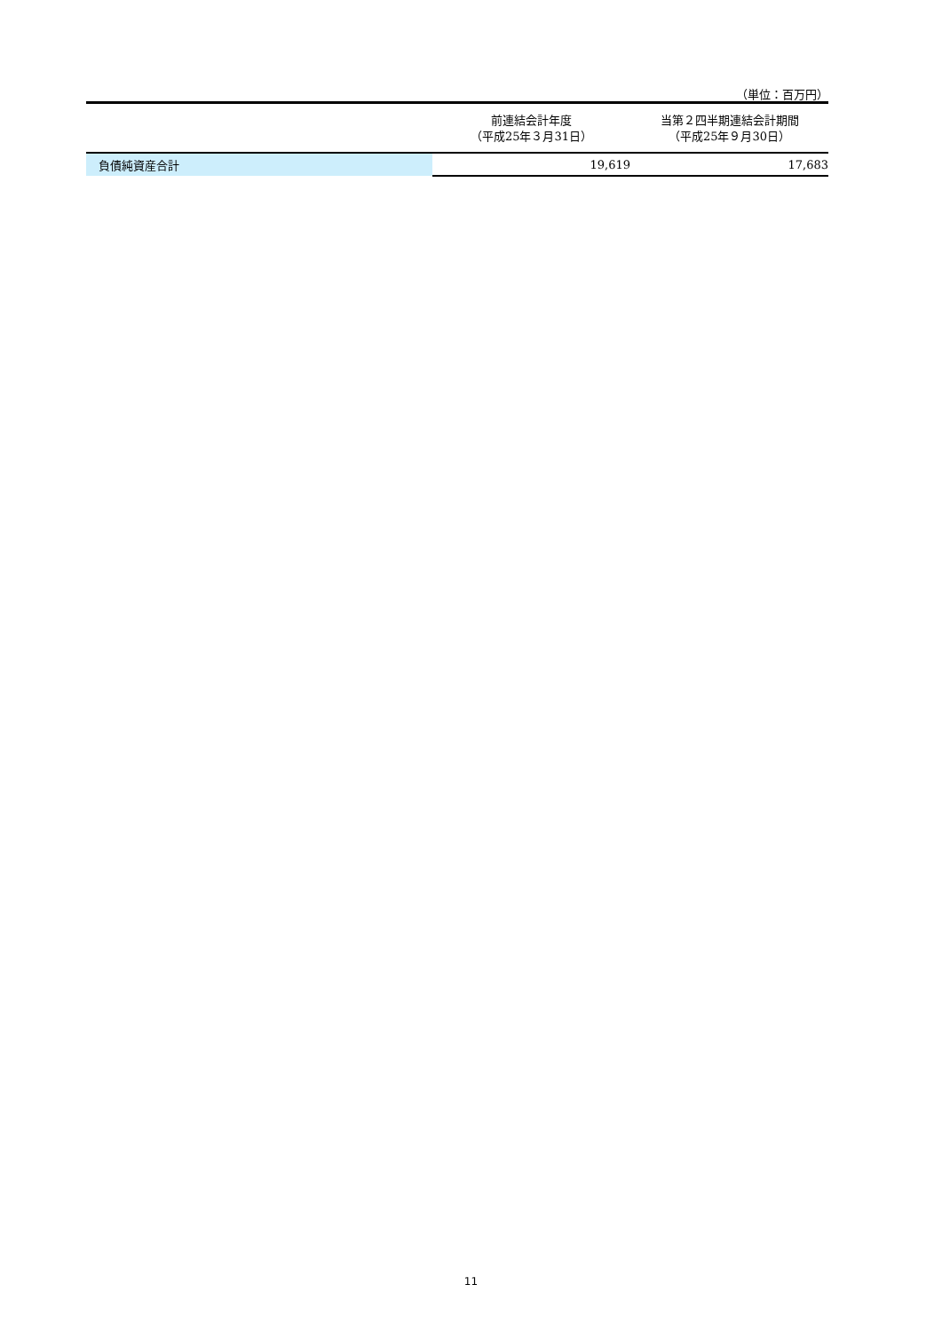（単位：百万円）
| | 前連結会計年度 （平成25年３月31日） | 当第２四半期連結会計期間 （平成25年９月30日） |
| --- | --- | --- |
| 負債純資産合計 | 19,619 | 17,683 |
11